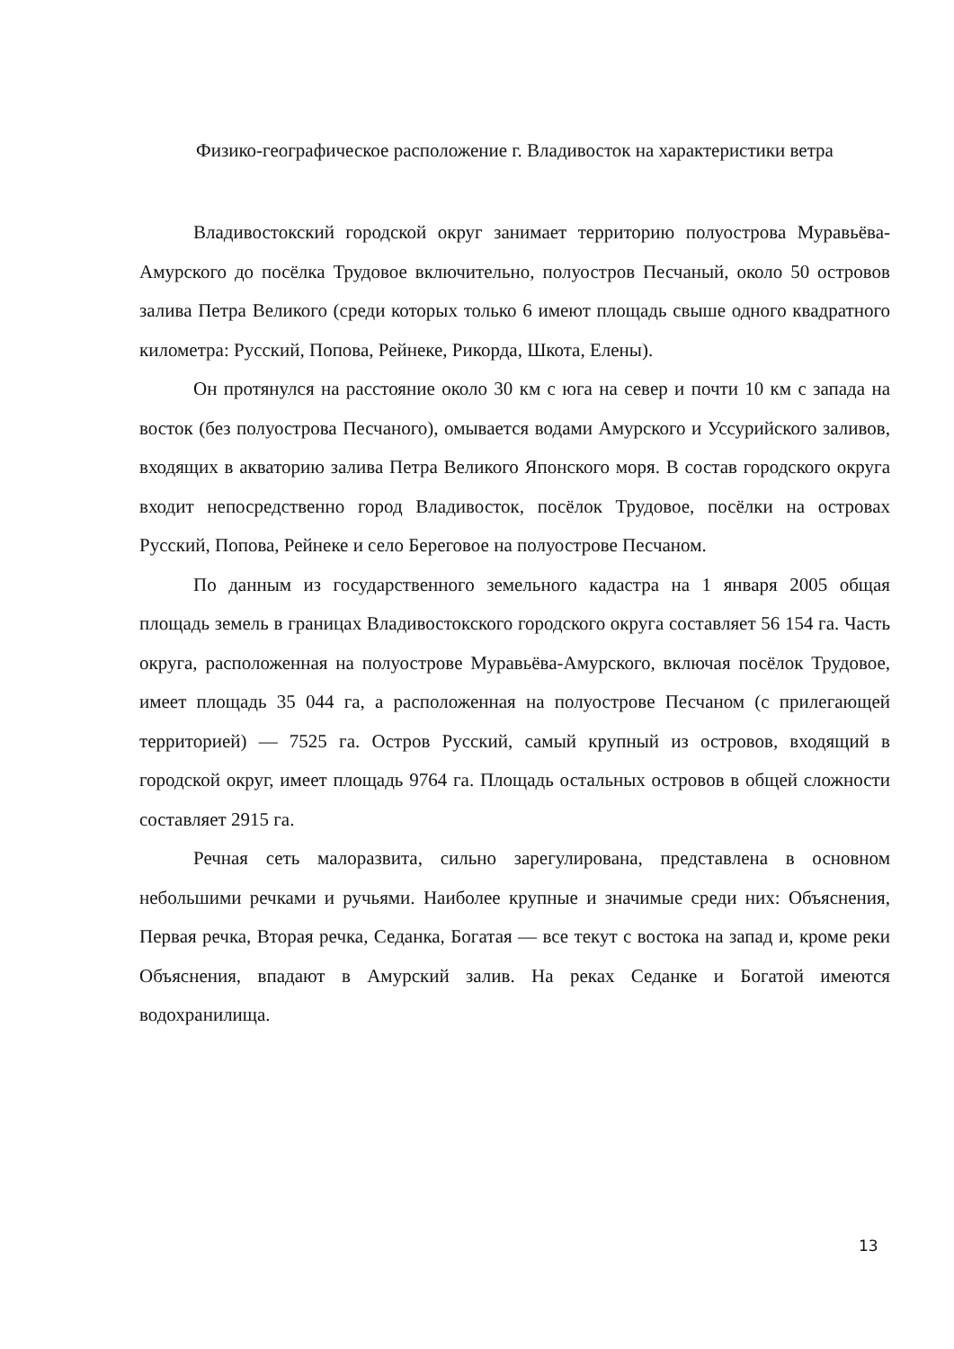Физико-географическое расположение г. Владивосток на характеристики ветра
Владивостокский городской округ занимает территорию полуострова Муравьёва-Амурского до посёлка Трудовое включительно, полуостров Песчаный, около 50 островов залива Петра Великого (среди которых только 6 имеют площадь свыше одного квадратного километра: Русский, Попова, Рейнеке, Рикорда, Шкота, Елены).
Он протянулся на расстояние около 30 км с юга на север и почти 10 км с запада на восток (без полуострова Песчаного), омывается водами Амурского и Уссурийского заливов, входящих в акваторию залива Петра Великого Японского моря. В состав городского округа входит непосредственно город Владивосток, посёлок Трудовое, посёлки на островах Русский, Попова, Рейнеке и село Береговое на полуострове Песчаном.
По данным из государственного земельного кадастра на 1 января 2005 общая площадь земель в границах Владивостокского городского округа составляет 56 154 га. Часть округа, расположенная на полуострове Муравьёва-Амурского, включая посёлок Трудовое, имеет площадь 35 044 га, а расположенная на полуострове Песчаном (с прилегающей территорией) — 7525 га. Остров Русский, самый крупный из островов, входящий в городской округ, имеет площадь 9764 га. Площадь остальных островов в общей сложности составляет 2915 га.
Речная сеть малоразвита, сильно зарегулирована, представлена в основном небольшими речками и ручьями. Наиболее крупные и значимые среди них: Объяснения, Первая речка, Вторая речка, Седанка, Богатая — все текут с востока на запад и, кроме реки Объяснения, впадают в Амурский залив. На реках Седанке и Богатой имеются водохранилища.
13